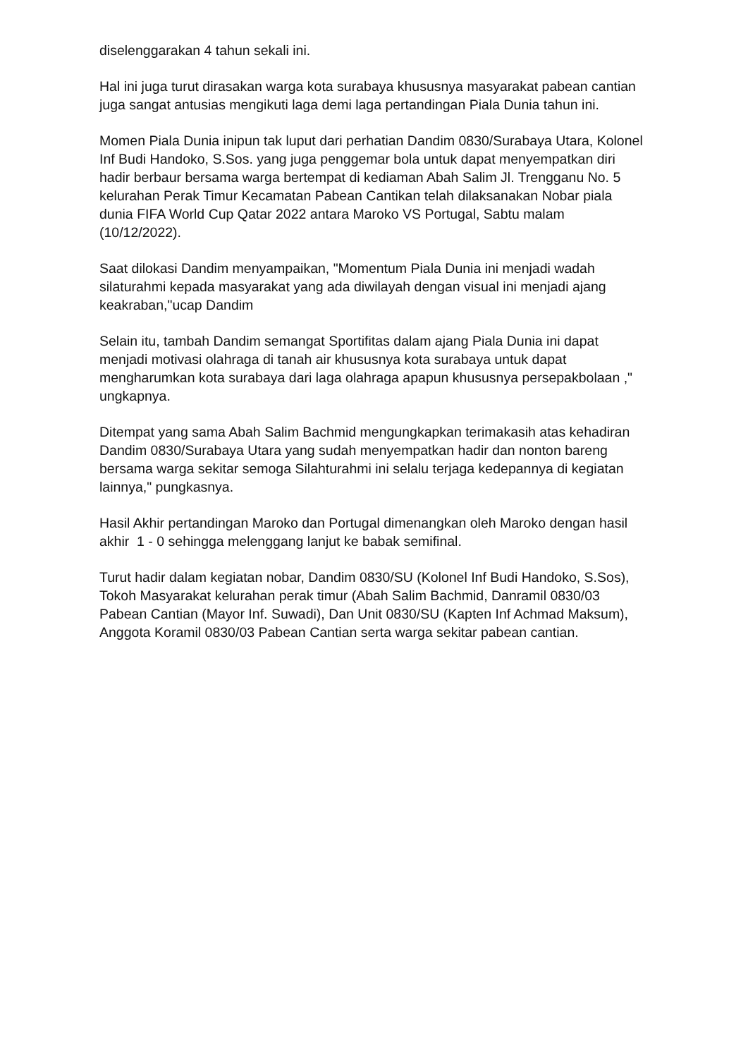diselenggarakan 4 tahun sekali ini.
Hal ini juga turut dirasakan warga kota surabaya khususnya masyarakat pabean cantian juga sangat antusias mengikuti laga demi laga pertandingan Piala Dunia tahun ini.
Momen Piala Dunia inipun tak luput dari perhatian Dandim 0830/Surabaya Utara, Kolonel Inf Budi Handoko, S.Sos. yang juga penggemar bola untuk dapat menyempatkan diri hadir berbaur bersama warga bertempat di kediaman Abah Salim Jl. Trengganu No. 5 kelurahan Perak Timur Kecamatan Pabean Cantikan telah dilaksanakan Nobar piala dunia FIFA World Cup Qatar 2022 antara Maroko VS Portugal, Sabtu malam (10/12/2022).
Saat dilokasi Dandim menyampaikan, "Momentum Piala Dunia ini menjadi wadah silaturahmi kepada masyarakat yang ada diwilayah dengan visual ini menjadi ajang keakraban,"ucap Dandim
Selain itu, tambah Dandim semangat Sportifitas dalam ajang Piala Dunia ini dapat menjadi motivasi olahraga di tanah air khususnya kota surabaya untuk dapat mengharumkan kota surabaya dari laga olahraga apapun khususnya persepakbolaan ," ungkapnya.
Ditempat yang sama Abah Salim Bachmid mengungkapkan terimakasih atas kehadiran Dandim 0830/Surabaya Utara yang sudah menyempatkan hadir dan nonton bareng bersama warga sekitar semoga Silahturahmi ini selalu terjaga kedepannya di kegiatan lainnya," pungkasnya.
Hasil Akhir pertandingan Maroko dan Portugal dimenangkan oleh Maroko dengan hasil akhir 1 - 0 sehingga melenggang lanjut ke babak semifinal.
Turut hadir dalam kegiatan nobar, Dandim 0830/SU (Kolonel Inf Budi Handoko, S.Sos), Tokoh Masyarakat kelurahan perak timur (Abah Salim Bachmid, Danramil 0830/03 Pabean Cantian (Mayor Inf. Suwadi), Dan Unit 0830/SU (Kapten Inf Achmad Maksum), Anggota Koramil 0830/03 Pabean Cantian serta warga sekitar pabean cantian.